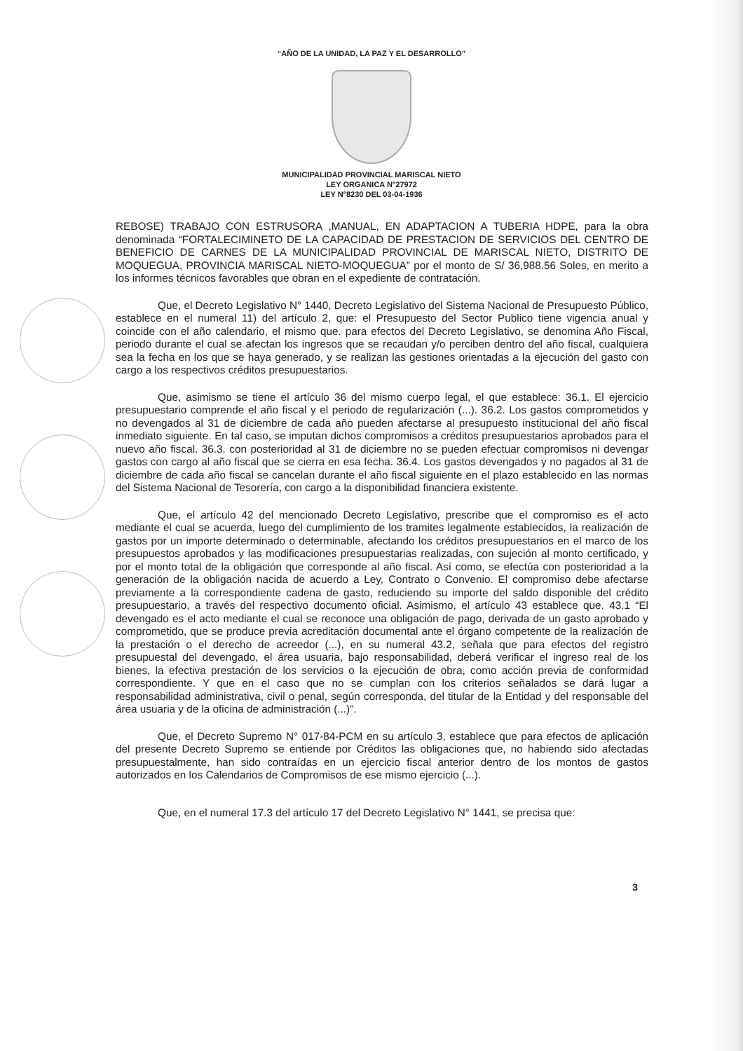“AÑO DE LA UNIDAD, LA PAZ Y EL DESARROLLO”
MUNICIPALIDAD PROVINCIAL MARISCAL NIETO
LEY ORGANICA N°27972
LEY N°8230 DEL 03-04-1936
REBOSE) TRABAJO CON ESTRUSORA ,MANUAL, EN ADAPTACION A TUBERIA HDPE, para la obra denominada “FORTALECIMINETO DE LA CAPACIDAD DE PRESTACION DE SERVICIOS DEL CENTRO DE BENEFICIO DE CARNES DE LA MUNICIPALIDAD PROVINCIAL DE MARISCAL NIETO, DISTRITO DE MOQUEGUA, PROVINCIA MARISCAL NIETO-MOQUEGUA” por el monto de S/ 36,988.56 Soles, en merito a los informes técnicos favorables que obran en el expediente de contratación.
Que, el Decreto Legislativo N° 1440, Decreto Legislativo del Sistema Nacional de Presupuesto Público, establece en el numeral 11) del artículo 2, que: el Presupuesto del Sector Publico tiene vigencia anual y coincide con el año calendario, el mismo que. para efectos del Decreto Legislativo, se denomina Año Fiscal, periodo durante el cual se afectan los ingresos que se recaudan y/o perciben dentro del año fiscal, cualquiera sea la fecha en los que se haya generado, y se realizan las gestiones orientadas a la ejecución del gasto con cargo a los respectivos créditos presupuestarios.
Que, asimismo se tiene el artículo 36 del mismo cuerpo legal, el que establece: 36.1. El ejercicio presupuestario comprende el año fiscal y el periodo de regularización (...). 36.2. Los gastos comprometidos y no devengados al 31 de diciembre de cada año pueden afectarse al presupuesto institucional del año fiscal inmediato siguiente. En tal caso, se imputan dichos compromisos a créditos presupuestarios aprobados para el nuevo año fiscal. 36.3. con posterioridad al 31 de diciembre no se pueden efectuar compromisos ni devengar gastos con cargo al año fiscal que se cierra en esa fecha. 36.4. Los gastos devengados y no pagados al 31 de diciembre de cada año fiscal se cancelan durante el año fiscal siguiente en el plazo establecido en las normas del Sistema Nacional de Tesorería, con cargo a la disponibilidad financiera existente.
Que, el artículo 42 del mencionado Decreto Legislativo, prescribe que el compromiso es el acto mediante el cual se acuerda, luego del cumplimiento de los tramites legalmente establecidos, la realización de gastos por un importe determinado o determinable, afectando los créditos presupuestarios en el marco de los presupuestos aprobados y las modificaciones presupuestarias realizadas, con sujeción al monto certificado, y por el monto total de la obligación que corresponde al año fiscal. Así como, se efectúa con posterioridad a la generación de la obligación nacida de acuerdo a Ley, Contrato o Convenio. El compromiso debe afectarse previamente a la correspondiente cadena de gasto, reduciendo su importe del saldo disponible del crédito presupuestario, a través del respectivo documento oficial. Asimismo, el artículo 43 establece que. 43.1 “El devengado es el acto mediante el cual se reconoce una obligación de pago, derivada de un gasto aprobado y comprometido, que se produce previa acreditación documental ante el órgano competente de la realización de la prestación o el derecho de acreedor (...), en su numeral 43.2, señala que para efectos del registro presupuestal del devengado, el área usuaria, bajo responsabilidad, deberá verificar el ingreso real de los bienes, la efectiva prestación de los servicios o la ejecución de obra, como acción previa de conformidad correspondiente. Y que en el caso que no se cumplan con los criterios señalados se dará lugar a responsabilidad administrativa, civil o penal, según corresponda, del titular de la Entidad y del responsable del área usuaria y de la oficina de administración (...)".
Que, el Decreto Supremo N° 017-84-PCM en su artículo 3, establece que para efectos de aplicación del presente Decreto Supremo se entiende por Créditos las obligaciones que, no habiendo sido afectadas presupuestalmente, han sido contraídas en un ejercicio fiscal anterior dentro de los montos de gastos autorizados en los Calendarios de Compromisos de ese mismo ejercicio (...).
Que, en el numeral 17.3 del artículo 17 del Decreto Legislativo N° 1441, se precisa que:
3